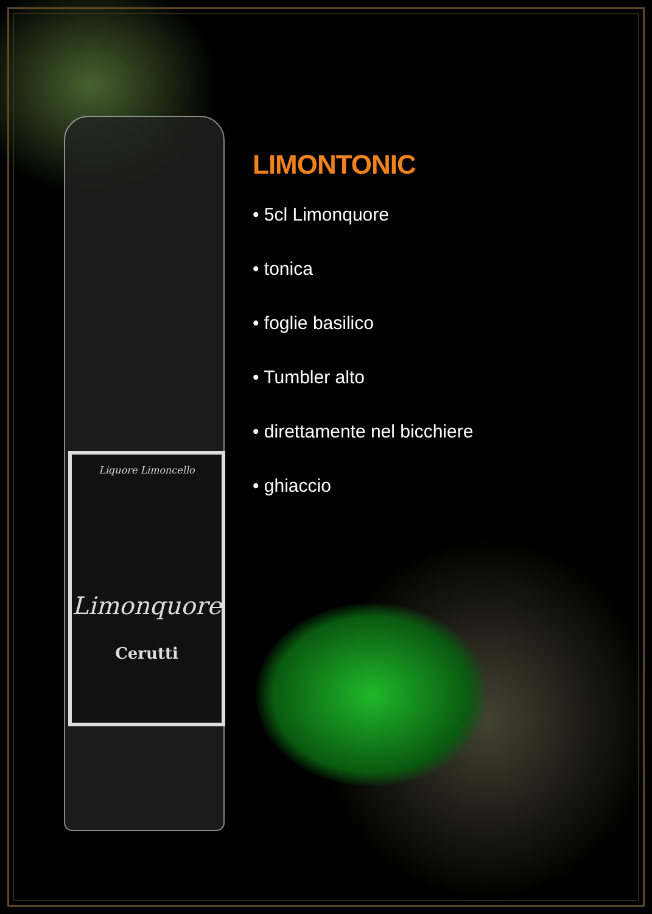Liquore Limoncello
Limonquore
Cerutti
LIMONTONIC
• 5cl Limonquore
• tonica
• foglie basilico
• Tumbler alto
• direttamente nel bicchiere
• ghiaccio